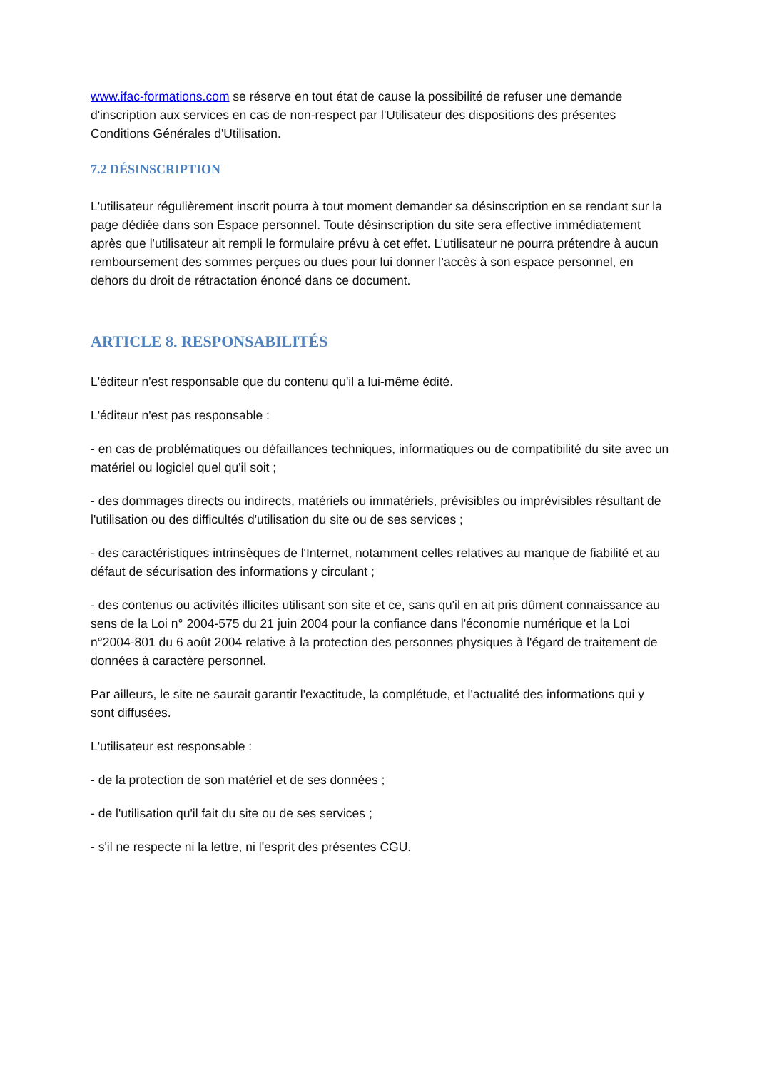www.ifac-formations.com se réserve en tout état de cause la possibilité de refuser une demande d'inscription aux services en cas de non-respect par l'Utilisateur des dispositions des présentes Conditions Générales d'Utilisation.
7.2 DÉSINSCRIPTION
L'utilisateur régulièrement inscrit pourra à tout moment demander sa désinscription en se rendant sur la page dédiée dans son Espace personnel. Toute désinscription du site sera effective immédiatement après que l'utilisateur ait rempli le formulaire prévu à cet effet. L’utilisateur ne pourra prétendre à aucun remboursement des sommes perçues ou dues pour lui donner l’accès à son espace personnel, en dehors du droit de rétractation énoncé dans ce document.
ARTICLE 8. RESPONSABILITÉS
L'éditeur n'est responsable que du contenu qu'il a lui-même édité.
L'éditeur n'est pas responsable :
- en cas de problématiques ou défaillances techniques, informatiques ou de compatibilité du site avec un matériel ou logiciel quel qu'il soit ;
- des dommages directs ou indirects, matériels ou immatériels, prévisibles ou imprévisibles résultant de l'utilisation ou des difficultés d'utilisation du site ou de ses services ;
- des caractéristiques intrinsèques de l'Internet, notamment celles relatives au manque de fiabilité et au défaut de sécurisation des informations y circulant ;
- des contenus ou activités illicites utilisant son site et ce, sans qu'il en ait pris dûment connaissance au sens de la Loi n° 2004-575 du 21 juin 2004 pour la confiance dans l'économie numérique et la Loi n°2004-801 du 6 août 2004 relative à la protection des personnes physiques à l'égard de traitement de données à caractère personnel.
Par ailleurs, le site ne saurait garantir l'exactitude, la complétude, et l'actualité des informations qui y sont diffusées.
L'utilisateur est responsable :
- de la protection de son matériel et de ses données ;
- de l'utilisation qu'il fait du site ou de ses services ;
- s'il ne respecte ni la lettre, ni l'esprit des présentes CGU.